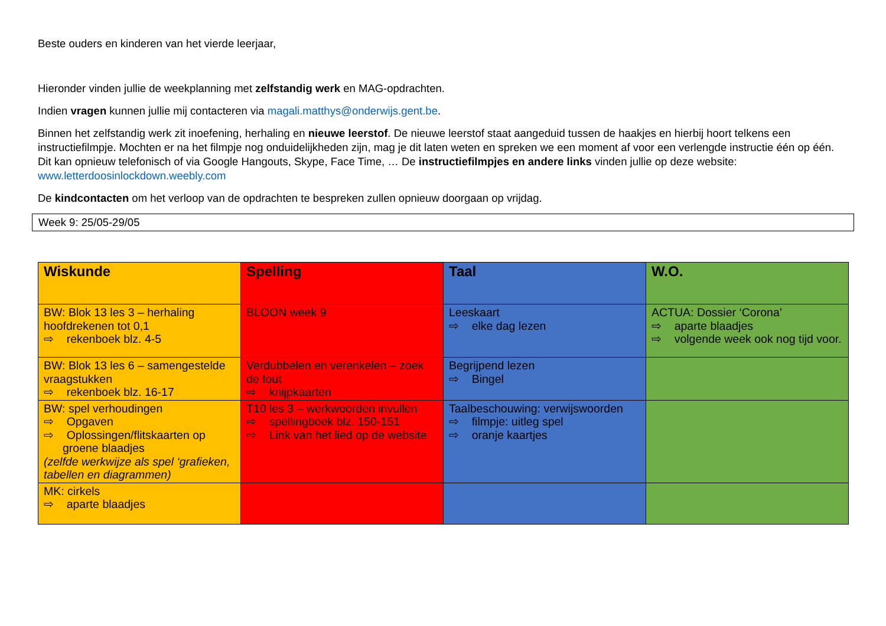Beste ouders en kinderen van het vierde leerjaar,
Hieronder vinden jullie de weekplanning met zelfstandig werk en MAG-opdrachten.
Indien vragen kunnen jullie mij contacteren via magali.matthys@onderwijs.gent.be.
Binnen het zelfstandig werk zit inoefening, herhaling en nieuwe leerstof. De nieuwe leerstof staat aangeduid tussen de haakjes en hierbij hoort telkens een instructiefilmpje. Mochten er na het filmpje nog onduidelijkheden zijn, mag je dit laten weten en spreken we een moment af voor een verlengde instructie één op één. Dit kan opnieuw telefonisch of via Google Hangouts, Skype, Face Time, … De instructiefilmpjes en andere links vinden jullie op deze website: www.letterdoosinlockdown.weebly.com
De kindcontacten om het verloop van de opdrachten te bespreken zullen opnieuw doorgaan op vrijdag.
Week 9: 25/05-29/05
| Wiskunde | Spelling | Taal | W.O. |
| BW: Blok 13 les 3 – herhaling hoofdrekenen tot 0,1 ⇨ rekenboek blz. 4-5 | BLOON week 9 | Leeskaart ⇨ elke dag lezen | ACTUA: Dossier ‘Corona’ ⇨ aparte blaadjes ⇨ volgende week ook nog tijd voor. |
| BW: Blok 13 les 6 – samengestelde vraagstukken ⇨ rekenboek blz. 16-17 | Verdubbelen en verenkelen – zoek de fout ⇨ knijpkaarten | Begrijpend lezen ⇨ Bingel | |
| BW: spel verhoudingen ⇨ Opgaven ⇨ Oplossingen/flitskaarten op groene blaadjes (zelfde werkwijze als spel ‘grafieken, tabellen en diagrammen) | T10 les 3 – werkwoorden invullen ⇨ spellingboek blz. 150-151 ⇨ Link van het lied op de website | Taalbeschouwing: verwijswoorden ⇨ filmpje: uitleg spel ⇨ oranje kaartjes | |
| MK: cirkels ⇨ aparte blaadjes | | | |